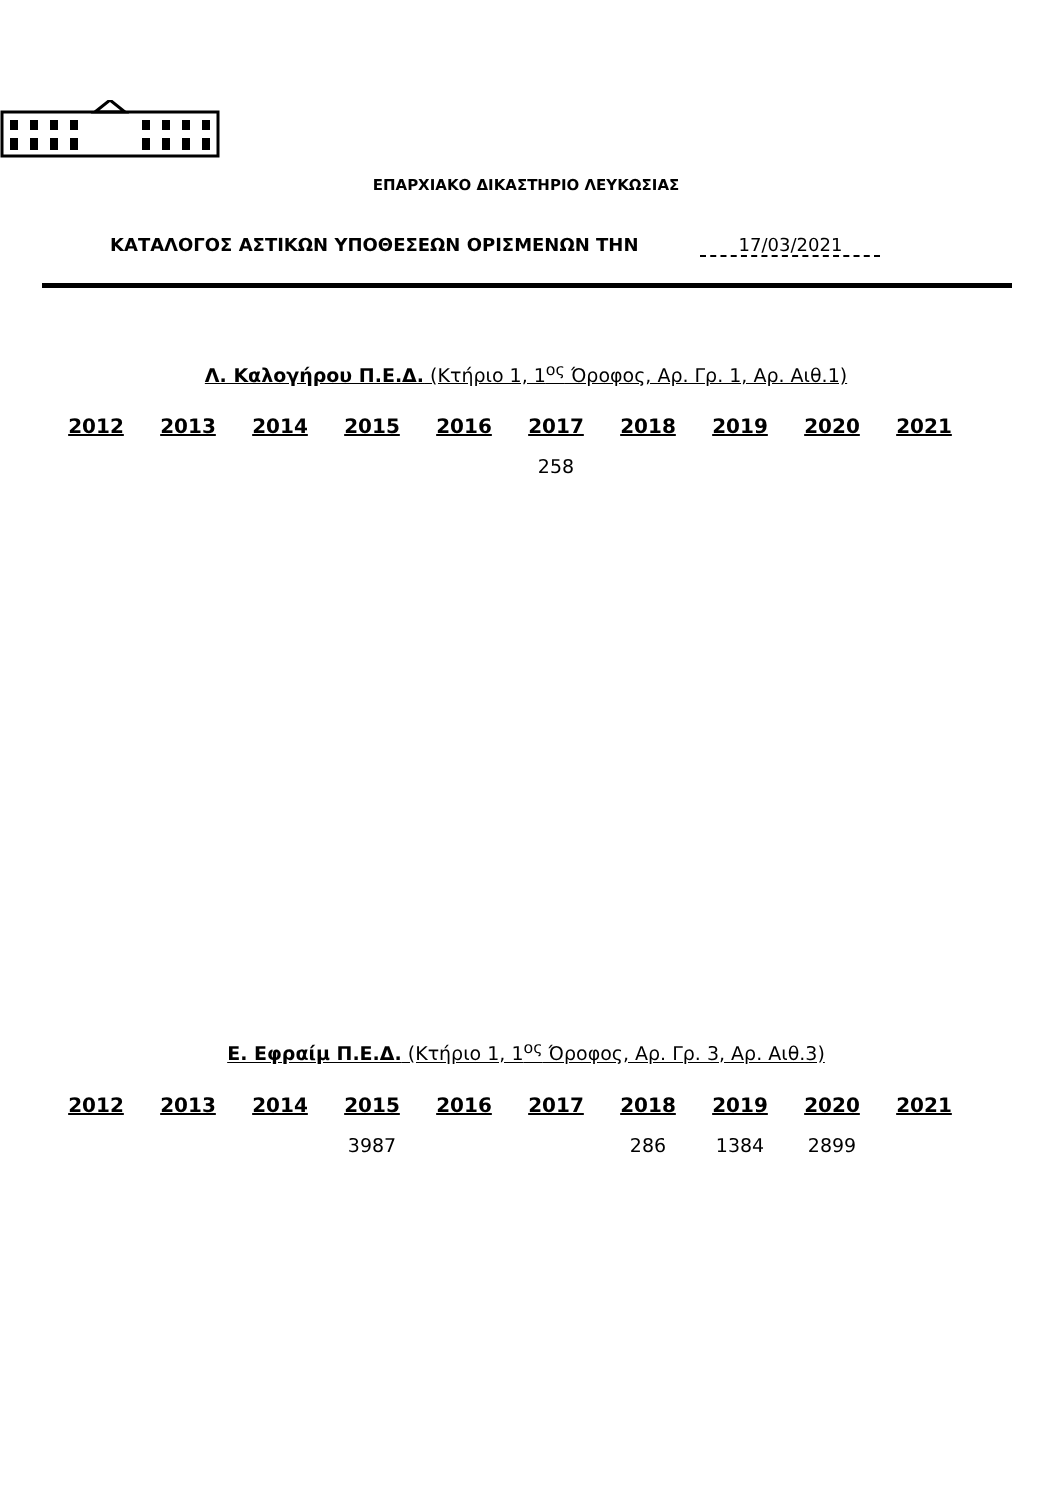ΕΠΑΡΧΙΑΚΟ ΔΙΚΑΣΤΗΡΙΟ ΛΕΥΚΩΣΙΑΣ
ΚΑΤΑΛΟΓΟΣ ΑΣΤΙΚΩΝ ΥΠΟΘΕΣΕΩΝ ΟΡΙΣΜΕΝΩΝ ΤΗΝ 17/03/2021
Λ. Καλογήρου Π.Ε.Δ. (Κτήριο 1, 1<sup>ος</sup> Όροφος, Αρ. Γρ. 1, Αρ. Αιθ.1)
| 2012 | 2013 | 2014 | 2015 | 2016 | 2017 | 2018 | 2019 | 2020 | 2021 |
| --- | --- | --- | --- | --- | --- | --- | --- | --- | --- |
| | | | | | 258 | | | | |
Ε. Εφραίμ Π.Ε.Δ. (Κτήριο 1, 1<sup>ος</sup> Όροφος, Αρ. Γρ. 3, Αρ. Αιθ.3)
| 2012 | 2013 | 2014 | 2015 | 2016 | 2017 | 2018 | 2019 | 2020 | 2021 |
| --- | --- | --- | --- | --- | --- | --- | --- | --- | --- |
| | | | 3987 | | | 286 | 1384 | 2899 | |